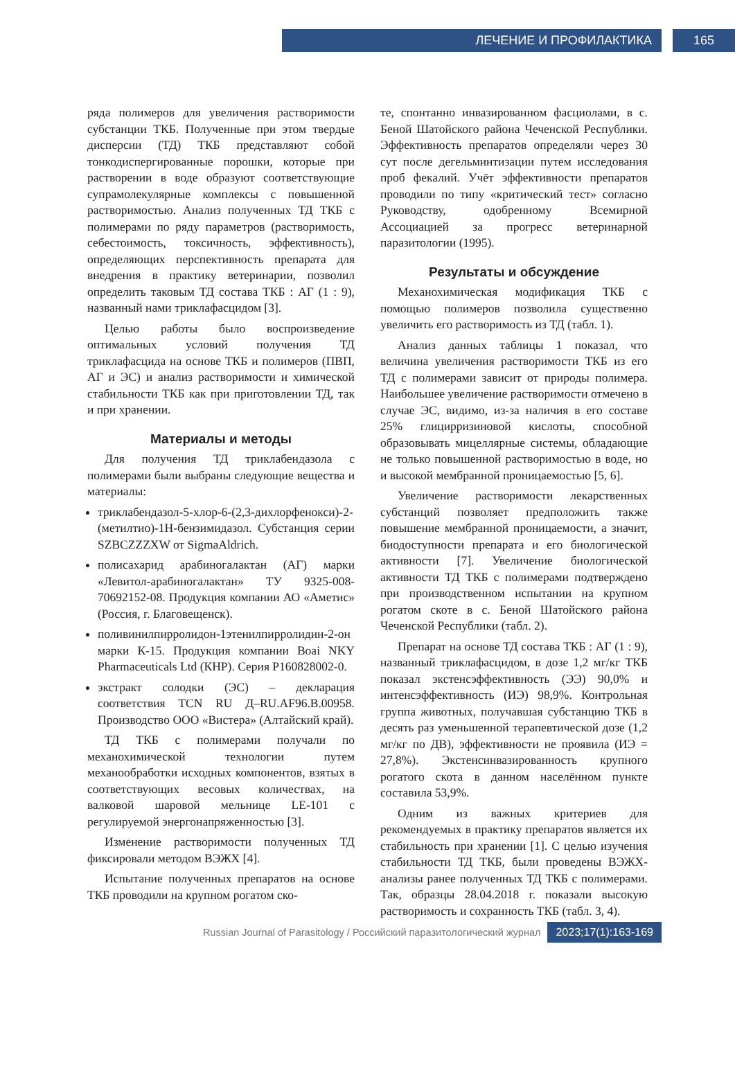ЛЕЧЕНИЕ И ПРОФИЛАКТИКА 165
ряда полимеров для увеличения растворимости субстанции ТКБ. Полученные при этом твердые дисперсии (ТД) ТКБ представляют собой тонкодиспергированные порошки, которые при растворении в воде образуют соответствующие супрамолекулярные комплексы с повышенной растворимостью. Анализ полученных ТД ТКБ с полимерами по ряду параметров (растворимость, себестоимость, токсичность, эффективность), определяющих перспективность препарата для внедрения в практику ветеринарии, позволил определить таковым ТД состава ТКБ : АГ (1 : 9), названный нами триклафасцидом [3].
Целью работы было воспроизведение оптимальных условий получения ТД триклафасцида на основе ТКБ и полимеров (ПВП, АГ и ЭС) и анализ растворимости и химической стабильности ТКБ как при приготовлении ТД, так и при хранении.
Материалы и методы
Для получения ТД триклабендазола с полимерами были выбраны следующие вещества и материалы:
триклабендазол-5-хлор-6-(2,3-дихлорфенокси)-2-(метилтио)-1H-бензимидазол. Субстанция серии SZBCZZZXW от SigmaAldrich.
полисахарид арабиногалактан (АГ) марки «Левитол-арабиногалактан» ТУ 9325-008-70692152-08. Продукция компании АО «Аметис» (Россия, г. Благовещенск).
поливинилпирролидон-1этенилпирролидин-2-он марки К-15. Продукция компании Boai NKY Pharmaceuticals Ltd (КНР). Серия P160828002-0.
экстракт солодки (ЭС) – декларация соответствия TCN RU Д–RU.AF96.B.00958. Производство ООО «Вистера» (Алтайский край).
ТД ТКБ с полимерами получали по механохимической технологии путем механообработки исходных компонентов, взятых в соответствующих весовых количествах, на валковой шаровой мельнице LE-101 с регулируемой энергонапряженностью [3].
Изменение растворимости полученных ТД фиксировали методом ВЭЖХ [4].
Испытание полученных препаратов на основе ТКБ проводили на крупном рогатом ско-
те, спонтанно инвазированном фасциолами, в с. Беной Шатойского района Чеченской Республики. Эффективность препаратов определяли через 30 сут после дегельминтизации путем исследования проб фекалий. Учёт эффективности препаратов проводили по типу «критический тест» согласно Руководству, одобренному Всемирной Ассоциацией за прогресс ветеринарной паразитологии (1995).
Результаты и обсуждение
Механохимическая модификация ТКБ с помощью полимеров позволила существенно увеличить его растворимость из ТД (табл. 1).
Анализ данных таблицы 1 показал, что величина увеличения растворимости ТКБ из его ТД с полимерами зависит от природы полимера. Наибольшее увеличение растворимости отмечено в случае ЭС, видимо, из-за наличия в его составе 25% глицирризиновой кислоты, способной образовывать мицеллярные системы, обладающие не только повышенной растворимостью в воде, но и высокой мембранной проницаемостью [5, 6].
Увеличение растворимости лекарственных субстанций позволяет предположить также повышение мембранной проницаемости, а значит, биодоступности препарата и его биологической активности [7]. Увеличение биологической активности ТД ТКБ с полимерами подтверждено при производственном испытании на крупном рогатом скоте в с. Беной Шатойского района Чеченской Республики (табл. 2).
Препарат на основе ТД состава ТКБ : АГ (1 : 9), названный триклафасцидом, в дозе 1,2 мг/кг ТКБ показал экстенсэффективность (ЭЭ) 90,0% и интенсэффективность (ИЭ) 98,9%. Контрольная группа животных, получавшая субстанцию ТКБ в десять раз уменьшенной терапевтической дозе (1,2 мг/кг по ДВ), эффективности не проявила (ИЭ = 27,8%). Экстенсинвазированность крупного рогатого скота в данном населённом пункте составила 53,9%.
Одним из важных критериев для рекомендуемых в практику препаратов является их стабильность при хранении [1]. С целью изучения стабильности ТД ТКБ, были проведены ВЭЖХ-анализы ранее полученных ТД ТКБ с полимерами. Так, образцы 28.04.2018 г. показали высокую растворимость и сохранность ТКБ (табл. 3, 4).
Russian Journal of Parasitology / Российский паразитологический журнал 2023;17(1):163-169